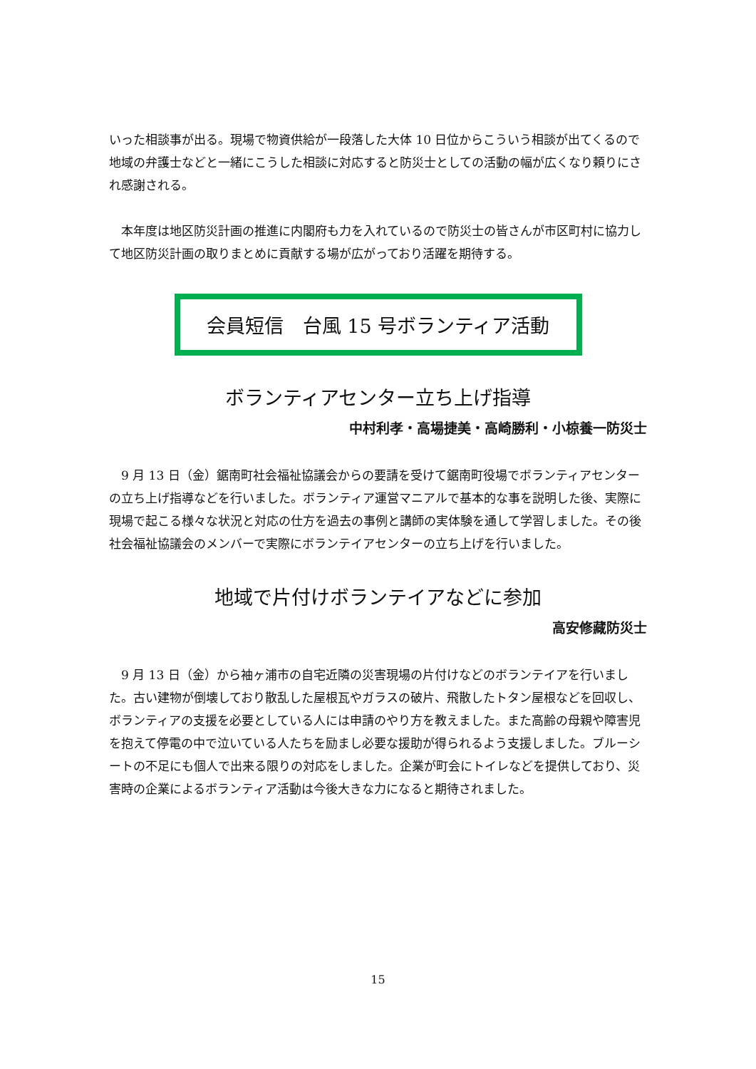いった相談事が出る。現場で物資供給が一段落した大体 10 日位からこういう相談が出てくるので地域の弁護士などと一緒にこうした相談に対応すると防災士としての活動の幅が広くなり頼りにされ感謝される。
　本年度は地区防災計画の推進に内閣府も力を入れているので防災士の皆さんが市区町村に協力して地区防災計画の取りまとめに貢献する場が広がっており活躍を期待する。
会員短信　台風 15 号ボランティア活動
ボランティアセンター立ち上げ指導
中村利孝・高場捷美・高崎勝利・小椋養一防災士
　9 月 13 日（金）鋸南町社会福祉協議会からの要請を受けて鋸南町役場でボランティアセンターの立ち上げ指導などを行いました。ボランティア運営マニアルで基本的な事を説明した後、実際に現場で起こる様々な状況と対応の仕方を過去の事例と講師の実体験を通して学習しました。その後社会福祉協議会のメンバーで実際にボランテイアセンターの立ち上げを行いました。
地域で片付けボランテイアなどに参加
高安修藏防災士
　9 月 13 日（金）から袖ヶ浦市の自宅近隣の災害現場の片付けなどのボランテイアを行いました。古い建物が倒壊しており散乱した屋根瓦やガラスの破片、飛散したトタン屋根などを回収し、ボランティアの支援を必要としている人には申請のやり方を教えました。また高齢の母親や障害児を抱えて停電の中で泣いている人たちを励まし必要な援助が得られるよう支援しました。ブルーシートの不足にも個人で出来る限りの対応をしました。企業が町会にトイレなどを提供しており、災害時の企業によるボランティア活動は今後大きな力になると期待されました。
15